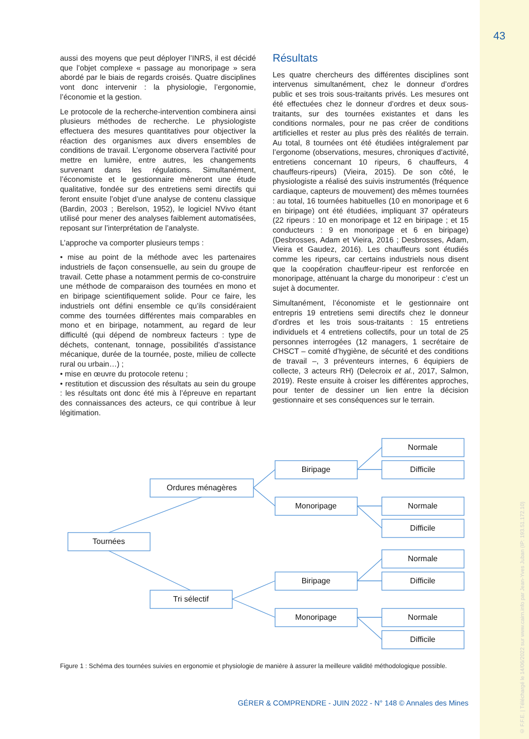43
© F.F.E. | Téléchargé le 14/06/2022 sur www.cairn.info par Jean-Yves Juban (IP: 193.51.172.10)
aussi des moyens que peut déployer l’INRS, il est décidé que l’objet complexe « passage au monoripage » sera abordé par le biais de regards croisés. Quatre disciplines vont donc intervenir : la physiologie, l’ergonomie, l’économie et la gestion.
Le protocole de la recherche-intervention combinera ainsi plusieurs méthodes de recherche. Le physiologiste effectuera des mesures quantitatives pour objectiver la réaction des organismes aux divers ensembles de conditions de travail. L’ergonome observera l’activité pour mettre en lumière, entre autres, les changements survenant dans les régulations. Simultanément, l’économiste et le gestionnaire mèneront une étude qualitative, fondée sur des entretiens semi directifs qui feront ensuite l’objet d’une analyse de contenu classique (Bardin, 2003 ; Berelson, 1952), le logiciel NVivo étant utilisé pour mener des analyses faiblement automatisées, reposant sur l’interprétation de l’analyste.
L’approche va comporter plusieurs temps :
• mise au point de la méthode avec les partenaires industriels de façon consensuelle, au sein du groupe de travail. Cette phase a notamment permis de co-construire une méthode de comparaison des tournées en mono et en biripage scientifiquement solide. Pour ce faire, les industriels ont défini ensemble ce qu’ils considéraient comme des tournées différentes mais comparables en mono et en biripage, notamment, au regard de leur difficulté (qui dépend de nombreux facteurs : type de déchets, contenant, tonnage, possibilités d’assistance mécanique, durée de la tournée, poste, milieu de collecte rural ou urbain…) ;
• mise en œuvre du protocole retenu ;
• restitution et discussion des résultats au sein du groupe : les résultats ont donc été mis à l’épreuve en repartant des connaissances des acteurs, ce qui contribue à leur légitimation.
Résultats
Les quatre chercheurs des différentes disciplines sont intervenus simultanément, chez le donneur d’ordres public et ses trois sous-traitants privés. Les mesures ont été effectuées chez le donneur d’ordres et deux sous-traitants, sur des tournées existantes et dans les conditions normales, pour ne pas créer de conditions artificielles et rester au plus près des réalités de terrain. Au total, 8 tournées ont été étudiées intégralement par l’ergonome (observations, mesures, chroniques d’activité, entretiens concernant 10 ripeurs, 6 chauffeurs, 4 chauffeurs-ripeurs) (Vieira, 2015). De son côté, le physiologiste a réalisé des suivis instrumentés (fréquence cardiaque, capteurs de mouvement) des mêmes tournées : au total, 16 tournées habituelles (10 en monoripage et 6 en biripage) ont été étudiées, impliquant 37 opérateurs (22 ripeurs : 10 en monoripage et 12 en biripage ; et 15 conducteurs : 9 en monoripage et 6 en biripage) (Desbrosses, Adam et Vieira, 2016 ; Desbrosses, Adam, Vieira et Gaudez, 2016). Les chauffeurs sont étudiés comme les ripeurs, car certains industriels nous disent que la coopération chauffeur-ripeur est renforcée en monoripage, atténuant la charge du monoripeur : c’est un sujet à documenter.
Simultanément, l’économiste et le gestionnaire ont entrepris 19 entretiens semi directifs chez le donneur d’ordres et les trois sous-traitants : 15 entretiens individuels et 4 entretiens collectifs, pour un total de 25 personnes interrogées (12 managers, 1 secrétaire de CHSCT – comité d’hygiène, de sécurité et des conditions de travail –, 3 préventeurs internes, 6 équipiers de collecte, 3 acteurs RH) (Delecroix et al., 2017, Salmon, 2019). Reste ensuite à croiser les différentes approches, pour tenter de dessiner un lien entre la décision gestionnaire et ses conséquences sur le terrain.
Tournées
Ordures ménagères
Tri sélectif
Biripage
Monoripage
Biripage
Monoripage
Normale
Difficile
Normale
Difficile
Normale
Difficile
Normale
Difficile
Figure 1 : Schéma des tournées suivies en ergonomie et physiologie de manière à assurer la meilleure validité méthodologique possible.
GÉRER & COMPRENDRE - JUIN 2022 - N° 148 © Annales des Mines